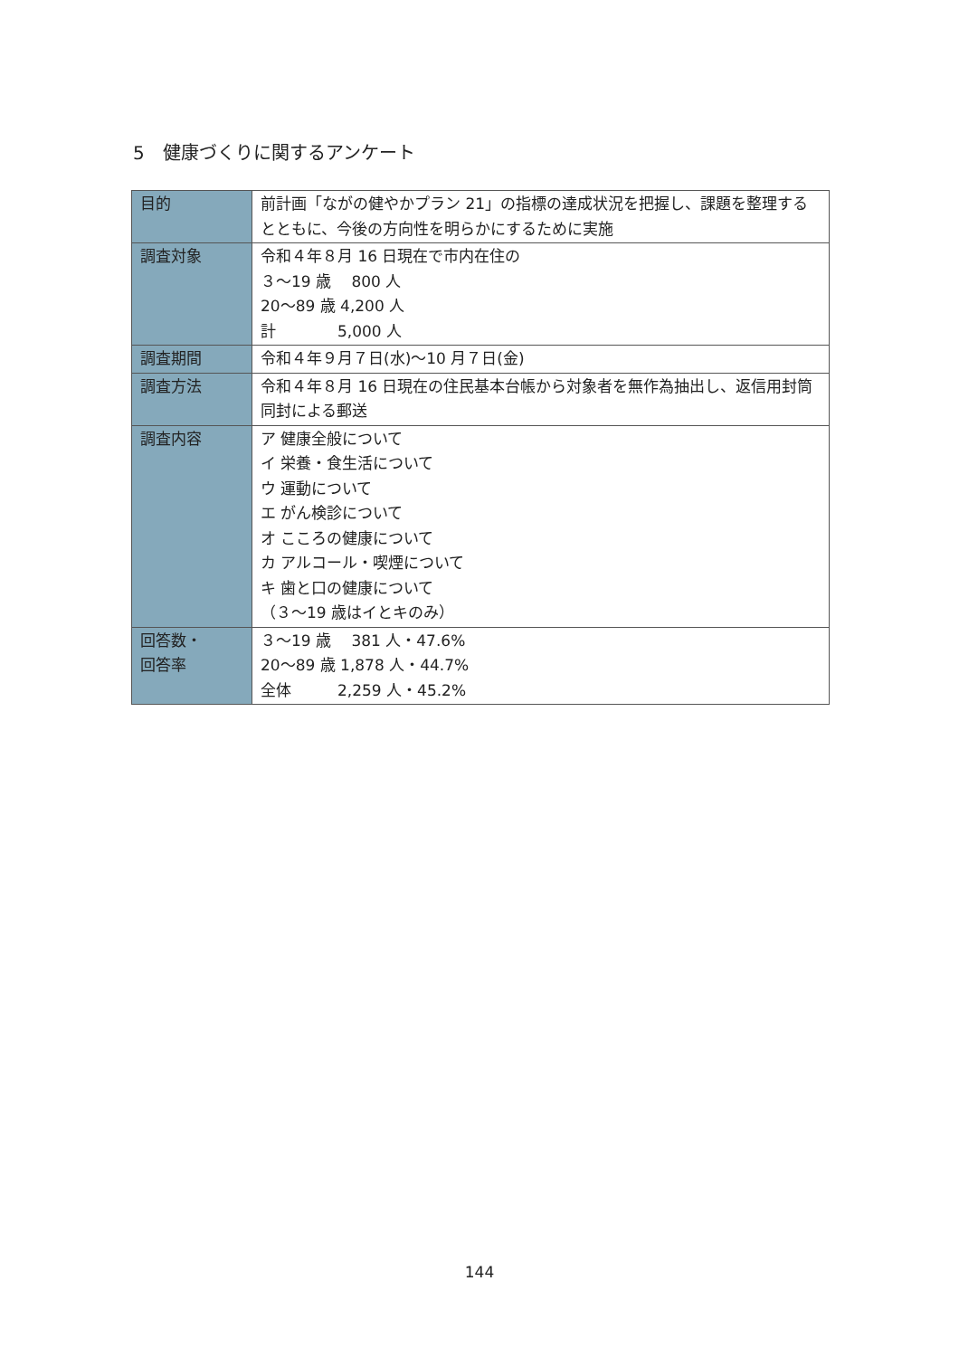5　健康づくりに関するアンケート
| 目的 | 前計画「ながの健やかプラン 21」の指標の達成状況を把握し、課題を整理するとともに、今後の方向性を明らかにするために実施 |
| 調査対象 | 令和４年８月 16 日現在で市内在住の ３～19 歳 800 人 20～89 歳 4,200 人 計 5,000 人 |
| 調査期間 | 令和４年９月７日(水)～10 月７日(金) |
| 調査方法 | 令和４年８月 16 日現在の住民基本台帳から対象者を無作為抽出し、返信用封筒同封による郵送 |
| 調査内容 | ア 健康全般について イ 栄養・食生活について ウ 運動について エ がん検診について オ こころの健康について カ アルコール・喫煙について キ 歯と口の健康について （３～19 歳はイとキのみ） |
| 回答数・ 回答率 | ３～19 歳 381 人・47.6% 20～89 歳 1,878 人・44.7% 全体 2,259 人・45.2% |
144